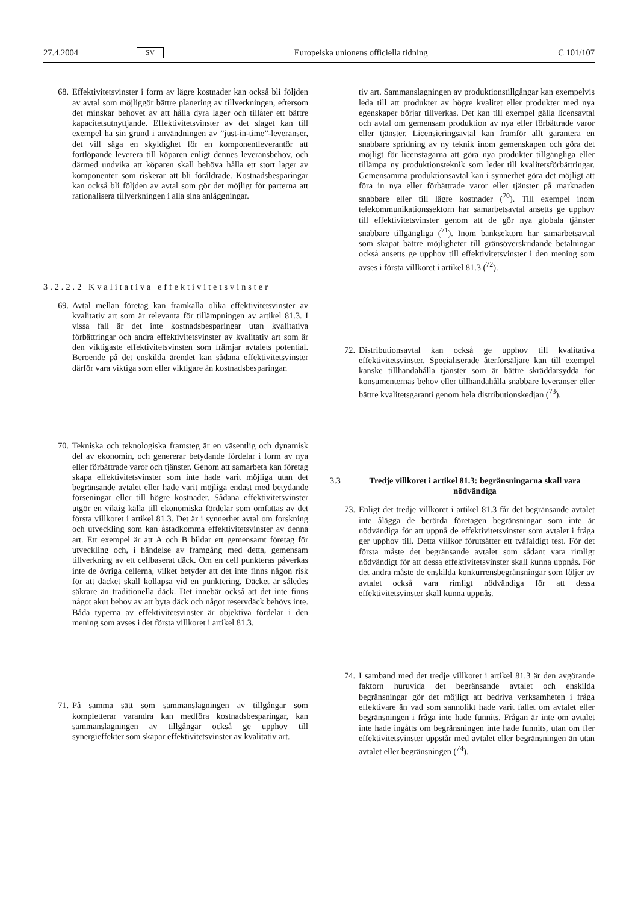27.4.2004 SV Europeiska unionens officiella tidning C 101/107
68. Effektivitetsvinster i form av lägre kostnader kan också bli följden av avtal som möjliggör bättre planering av tillverkningen, eftersom det minskar behovet av att hålla dyra lager och tillåter ett bättre kapacitetsutnyttjande. Effektivitetsvinster av det slaget kan till exempel ha sin grund i användningen av ”just-in-time”-leveranser, det vill säga en skyldighet för en komponentleverantör att fortlöpande leverera till köparen enligt dennes leveransbehov, och därmed undvika att köparen skall behöva hålla ett stort lager av komponenter som riskerar att bli föråldrade. Kostnadsbesparingar kan också bli följden av avtal som gör det möjligt för parterna att rationalisera tillverkningen i alla sina anläggningar.
3.2.2.2 Kvalitativa effektivitetsvinster
69. Avtal mellan företag kan framkalla olika effektivitetsvinster av kvalitativ art som är relevanta för tillämpningen av artikel 81.3. I vissa fall är det inte kostnadsbesparingar utan kvalitativa förbättringar och andra effektivitetsvinster av kvalitativ art som är den viktigaste effektivitetsvinsten som främjar avtalets potential. Beroende på det enskilda ärendet kan sådana effektivitetsvinster därför vara viktiga som eller viktigare än kostnadsbesparingar.
70. Tekniska och teknologiska framsteg är en väsentlig och dynamisk del av ekonomin, och genererar betydande fördelar i form av nya eller förbättrade varor och tjänster. Genom att samarbeta kan företag skapa effektivitetsvinster som inte hade varit möjliga utan det begränsande avtalet eller hade varit möjliga endast med betydande förseningar eller till högre kostnader. Sådana effektivitetsvinster utgör en viktig källa till ekonomiska fördelar som omfattas av det första villkoret i artikel 81.3. Det är i synnerhet avtal om forskning och utveckling som kan åstadkomma effektivitetsvinster av denna art. Ett exempel är att A och B bildar ett gemensamt företag för utveckling och, i händelse av framgång med detta, gemensam tillverkning av ett cellbaserat däck. Om en cell punkteras påverkas inte de övriga cellerna, vilket betyder att det inte finns någon risk för att däcket skall kollapsa vid en punktering. Däcket är således säkrare än traditionella däck. Det innebär också att det inte finns något akut behov av att byta däck och något reservdäck behövs inte. Båda typerna av effektivitetsvinster är objektiva fördelar i den mening som avses i det första villkoret i artikel 81.3.
71. På samma sätt som sammanslagningen av tillgångar som kompletterar varandra kan medföra kostnadsbesparingar, kan sammanslagningen av tillgångar också ge upphov till synergieffekter som skapar effektivitetsvinster av kvalitativ art.
tiv art. Sammanslagningen av produktionstillgångar kan exempelvis leda till att produkter av högre kvalitet eller produkter med nya egenskaper börjar tillverkas. Det kan till exempel gälla licensavtal och avtal om gemensam produktion av nya eller förbättrade varor eller tjänster. Licensieringsavtal kan framför allt garantera en snabbare spridning av ny teknik inom gemenskapen och göra det möjligt för licenstagarna att göra nya produkter tillgängliga eller tillämpa ny produktionsteknik som leder till kvalitetsförbättringar. Gemensamma produktionsavtal kan i synnerhet göra det möjligt att föra in nya eller förbättrade varor eller tjänster på marknaden snabbare eller till lägre kostnader (<sup>70</sup>). Till exempel inom telekommunikationssektorn har samarbetsavtal ansetts ge upphov till effektivitetsvinster genom att de gör nya globala tjänster snabbare tillgängliga (<sup>71</sup>). Inom banksektorn har samarbetsavtal som skapat bättre möjligheter till gränsöverskridande betalningar också ansetts ge upphov till effektivitetsvinster i den mening som avses i första villkoret i artikel 81.3 (<sup>72</sup>).
72. Distributionsavtal kan också ge upphov till kvalitativa effektivitetsvinster. Specialiserade återförsäljare kan till exempel kanske tillhandahålla tjänster som är bättre skräddarsydda för konsumenternas behov eller tillhandahålla snabbare leveranser eller bättre kvalitetsgaranti genom hela distributionskedjan (<sup>73</sup>).
3.3 Tredje villkoret i artikel 81.3: begränsningarna skall vara nödvändiga
73. Enligt det tredje villkoret i artikel 81.3 får det begränsande avtalet inte ålägga de berörda företagen begränsningar som inte är nödvändiga för att uppnå de effektivitetsvinster som avtalet i fråga ger upphov till. Detta villkor förutsätter ett tvåfaldigt test. För det första måste det begränsande avtalet som sådant vara rimligt nödvändigt för att dessa effektivitetsvinster skall kunna uppnås. För det andra måste de enskilda konkurrensbegränsningar som följer av avtalet också vara rimligt nödvändiga för att dessa effektivitetsvinster skall kunna uppnås.
74. I samband med det tredje villkoret i artikel 81.3 är den avgörande faktorn huruvida det begränsande avtalet och enskilda begränsningar gör det möjligt att bedriva verksamheten i fråga effektivare än vad som sannolikt hade varit fallet om avtalet eller begränsningen i fråga inte hade funnits. Frågan är inte om avtalet inte hade ingåtts om begränsningen inte hade funnits, utan om fler effektivitetsvinster uppstår med avtalet eller begränsningen än utan avtalet eller begränsningen (<sup>74</sup>).